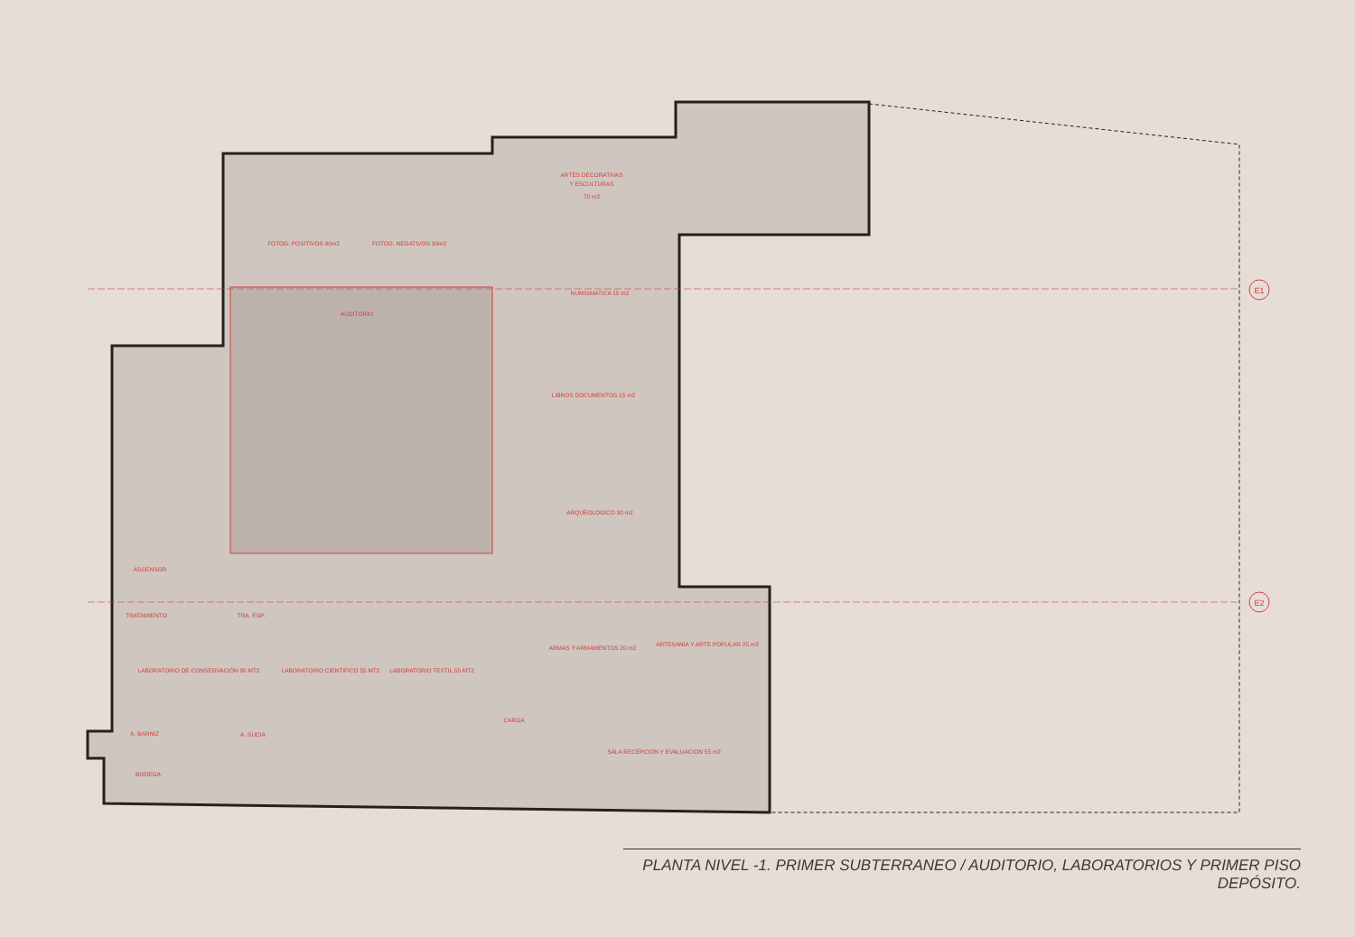E1
E2
ARTES DECORATIVAS
Y ESCULTURAS
70 m2
FOTOG. POSITIVOS 90m2
FOTOG. NEGATIVOS 30m2
AUDITORIO
NUMISMATICA 15 m2
LIBROS DOCUMENTOS 15 m2
ARQUEOLOGICO 30 m2
ASCENSOR
TRATAMIENTO
TRA. ESP.
LABORATORIO DE CONSERVACIÓN 80 MT2
LABORATORIO CIENTIFICO 55 MT2
LABORATORIO TEXTIL 55 MT2
ARMAS Y ARMAMENTOS 20 m2
ARTESANIA Y ARTE POPULAR 25 m2
CARGA
A. BARNIZ
A. SUCIA
BODEGA
SALA RECEPCION Y EVALUACION 55 m2
PLANTA NIVEL -1. PRIMER SUBTERRANEO / AUDITORIO, LABORATORIOS Y PRIMER PISO DEPÓSITO.